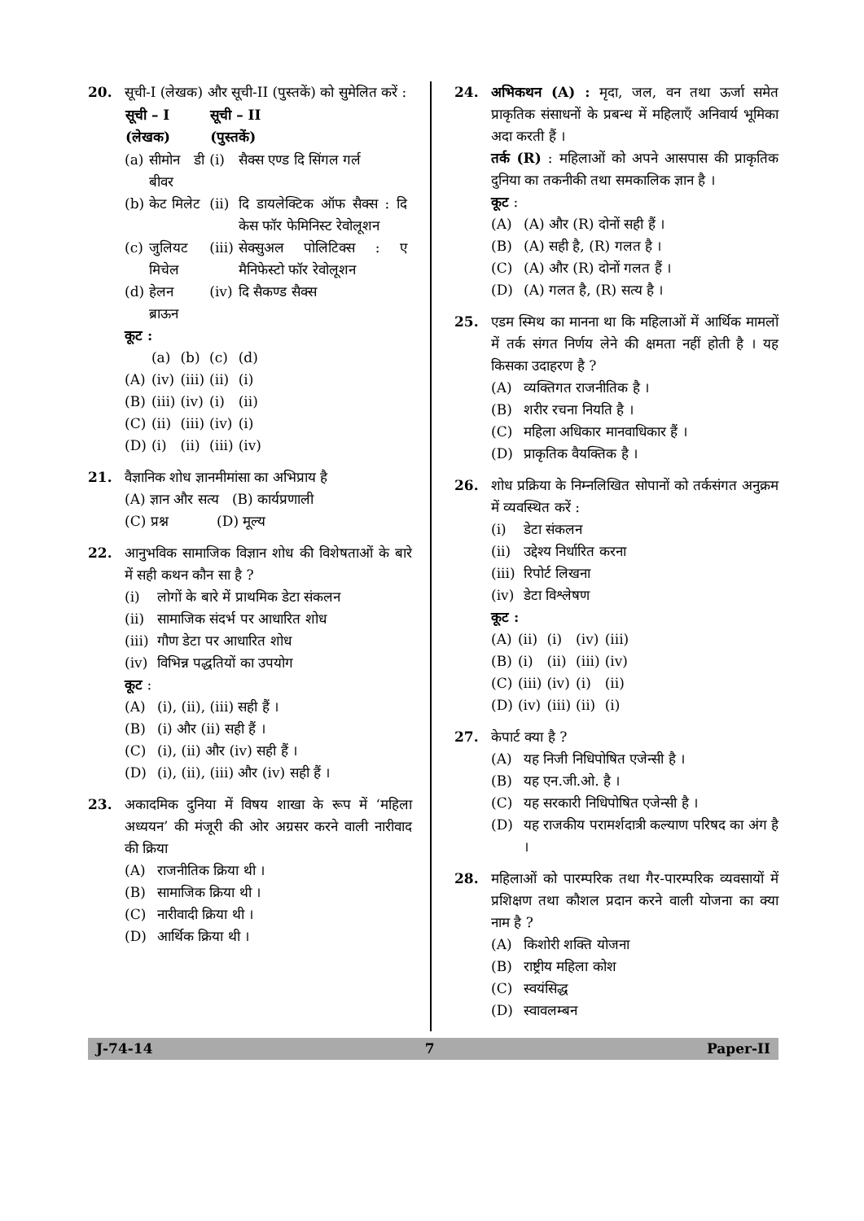20. सूची-I (लेखक) और सूची-II (पुस्तकें) को सुमेलित करें :
| सूची – I (लेखक) | | सूची – II (पुस्तकें) | |
| --- | --- | --- | --- |
| (a) | सीमोन डी बीवर | (i) | सैक्स एण्ड दि सिंगल गर्ल |
| (b) | केट मिलेट | (ii) | दि डायलेक्टिक ऑफ सैक्स : दि केस फॉर फेमिनिस्ट रेवोलूशन |
| (c) | जुलियट मिचेल | (iii) | सेक्सुअल पोलिटिक्स : ए मैनिफेस्टो फॉर रेवोलूशन |
| (d) | हेलन ब्राऊन | (iv) | दि सैकण्ड सैक्स |
कूट :
| | (a) | (b) | (c) | (d) |
| (A) | (iv) | (iii) | (ii) | (i) |
| (B) | (iii) | (iv) | (i) | (ii) |
| (C) | (ii) | (iii) | (iv) | (i) |
| (D) | (i) | (ii) | (iii) | (iv) |
21. वैज्ञानिक शोध ज्ञानमीमांसा का अभिप्राय है
(A) ज्ञान और सत्य (B) कार्यप्रणाली
(C) प्रश्न (D) मूल्य
22. आनुभविक सामाजिक विज्ञान शोध की विशेषताओं के बारे में सही कथन कौन सा है ?
(i) लोगों के बारे में प्राथमिक डेटा संकलन
(ii) सामाजिक संदर्भ पर आधारित शोध
(iii) गौण डेटा पर आधारित शोध
(iv) विभिन्न पद्धतियों का उपयोग
कूट :
(A) (i), (ii), (iii) सही हैं ।
(B) (i) और (ii) सही हैं ।
(C) (i), (ii) और (iv) सही हैं ।
(D) (i), (ii), (iii) और (iv) सही हैं ।
23. अकादमिक दुनिया में विषय शाखा के रूप में ‘महिला अध्ययन’ की मंजूरी की ओर अग्रसर करने वाली नारीवाद की क्रिया
(A) राजनीतिक क्रिया थी ।
(B) सामाजिक क्रिया थी ।
(C) नारीवादी क्रिया थी ।
(D) आर्थिक क्रिया थी ।
24. अभिकथन (A) : मृदा, जल, वन तथा ऊर्जा समेत प्राकृतिक संसाधनों के प्रबन्ध में महिलाएँ अनिवार्य भूमिका अदा करती हैं ।
तर्क (R) : महिलाओं को अपने आसपास की प्राकृतिक दुनिया का तकनीकी तथा समकालिक ज्ञान है ।
कूट :
(A) (A) और (R) दोनों सही हैं ।
(B) (A) सही है, (R) गलत है ।
(C) (A) और (R) दोनों गलत हैं ।
(D) (A) गलत है, (R) सत्य है ।
25. एडम स्मिथ का मानना था कि महिलाओं में आर्थिक मामलों में तर्क संगत निर्णय लेने की क्षमता नहीं होती है । यह किसका उदाहरण है ?
(A) व्यक्तिगत राजनीतिक है ।
(B) शरीर रचना नियति है ।
(C) महिला अधिकार मानवाधिकार हैं ।
(D) प्राकृतिक वैयक्तिक है ।
26. शोध प्रक्रिया के निम्नलिखित सोपानों को तर्कसंगत अनुक्रम में व्यवस्थित करें :
(i) डेटा संकलन
(ii) उद्देश्य निर्धारित करना
(iii) रिपोर्ट लिखना
(iv) डेटा विश्लेषण
कूट :
| (A) | (ii) | (i) | (iv) | (iii) |
| (B) | (i) | (ii) | (iii) | (iv) |
| (C) | (iii) | (iv) | (i) | (ii) |
| (D) | (iv) | (iii) | (ii) | (i) |
27. केपार्ट क्या है ?
(A) यह निजी निधिपोषित एजेन्सी है ।
(B) यह एन.जी.ओ. है ।
(C) यह सरकारी निधिपोषित एजेन्सी है ।
(D) यह राजकीय परामर्शदात्री कल्याण परिषद का अंग है ।
28. महिलाओं को पारम्परिक तथा गैर-पारम्परिक व्यवसायों में प्रशिक्षण तथा कौशल प्रदान करने वाली योजना का क्या नाम है ?
(A) किशोरी शक्ति योजना
(B) राष्ट्रीय महिला कोश
(C) स्वयंसिद्ध
(D) स्वावलम्बन
J-74-14 7 Paper-II